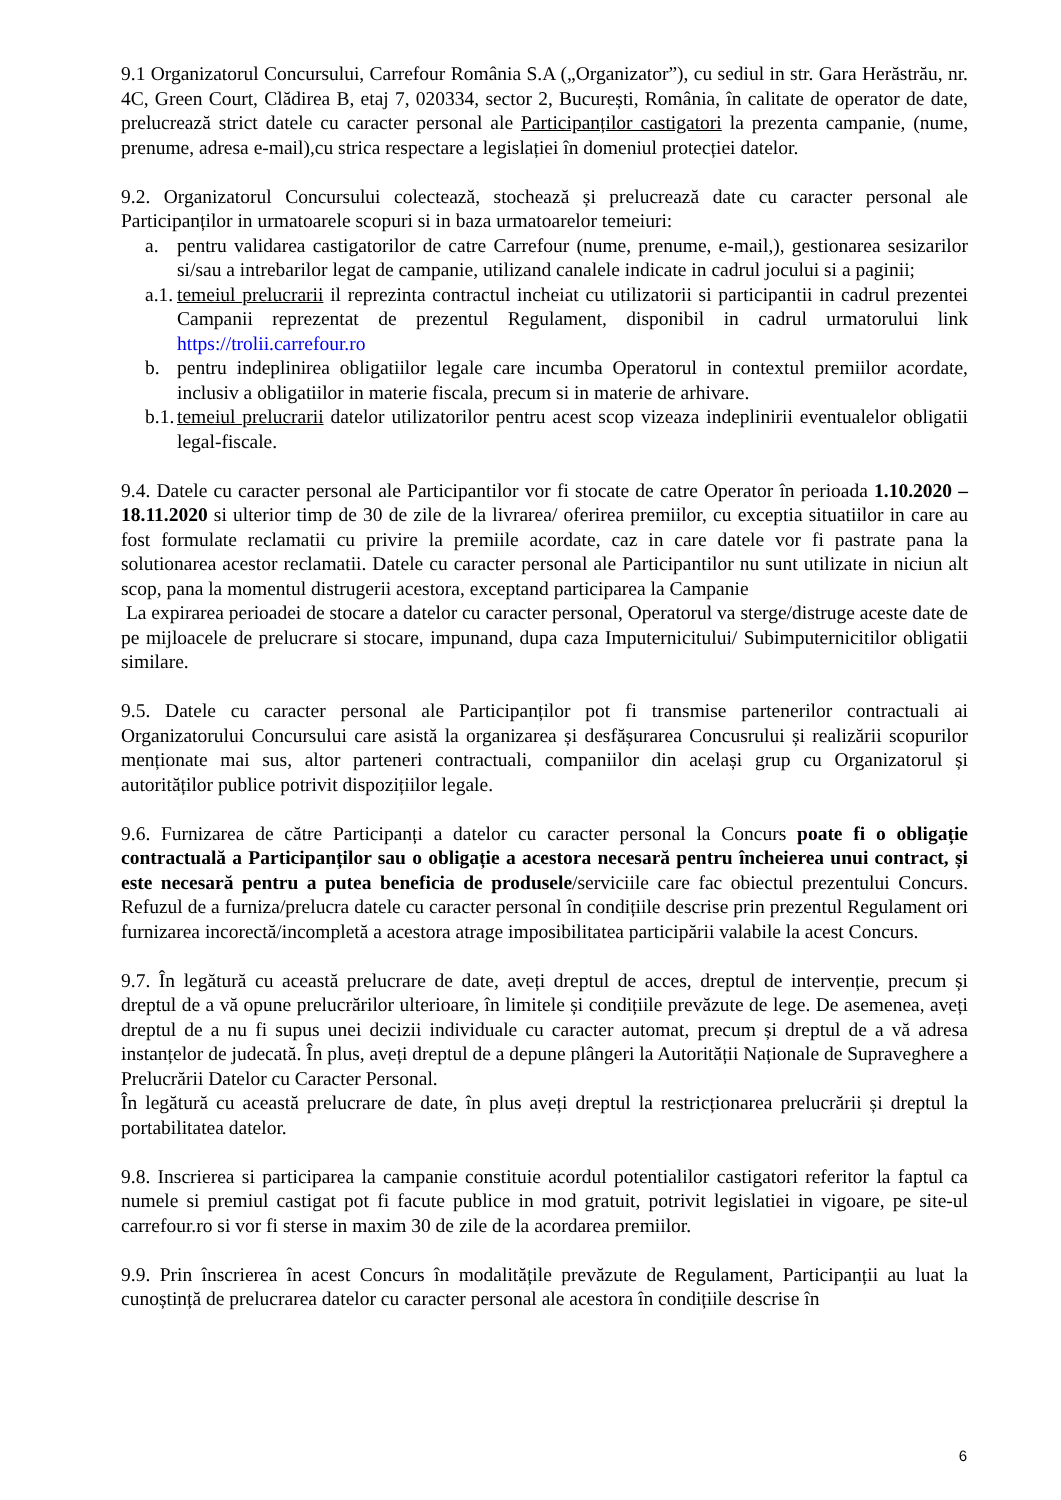9.1 Organizatorul Concursului, Carrefour România S.A („Organizator”), cu sediul in str. Gara Herăstrău, nr. 4C, Green Court, Clădirea B, etaj 7, 020334, sector 2, București, România, în calitate de operator de date, prelucrează strict datele cu caracter personal ale Participanților castigatori la prezenta campanie, (nume, prenume, adresa e-mail),cu strica respectare a legislației în domeniul protecției datelor.
9.2. Organizatorul Concursului colectează, stochează și prelucrează date cu caracter personal ale Participanților in urmatoarele scopuri si in baza urmatoarelor temeiuri:
a. pentru validarea castigatorilor de catre Carrefour (nume, prenume, e-mail,), gestionarea sesizarilor si/sau a intrebarilor legat de campanie, utilizand canalele indicate in cadrul jocului si a paginii;
a.1. temeiul prelucrarii il reprezinta contractul incheiat cu utilizatorii si participantii in cadrul prezentei Campanii reprezentat de prezentul Regulament, disponibil in cadrul urmatorului link https://trolii.carrefour.ro
b. pentru indeplinirea obligatiilor legale care incumba Operatorul in contextul premiilor acordate, inclusiv a obligatiilor in materie fiscala, precum si in materie de arhivare.
b.1. temeiul prelucrarii datelor utilizatorilor pentru acest scop vizeaza indeplinirii eventualelor obligatii legal-fiscale.
9.4. Datele cu caracter personal ale Participantilor vor fi stocate de catre Operator în perioada 1.10.2020 – 18.11.2020 si ulterior timp de 30 de zile de la livrarea/ oferirea premiilor, cu exceptia situatiilor in care au fost formulate reclamatii cu privire la premiile acordate, caz in care datele vor fi pastrate pana la solutionarea acestor reclamatii. Datele cu caracter personal ale Participantilor nu sunt utilizate in niciun alt scop, pana la momentul distrugerii acestora, exceptand participarea la Campanie
La expirarea perioadei de stocare a datelor cu caracter personal, Operatorul va sterge/distruge aceste date de pe mijloacele de prelucrare si stocare, impunand, dupa caza Imputernicitului/ Subimputernicitilor obligatii similare.
9.5. Datele cu caracter personal ale Participanților pot fi transmise partenerilor contractuali ai Organizatorului Concursului care asistă la organizarea și desfășurarea Concusrului și realizării scopurilor menționate mai sus, altor parteneri contractuali, companiilor din același grup cu Organizatorul și autorităților publice potrivit dispozițiilor legale.
9.6. Furnizarea de către Participanți a datelor cu caracter personal la Concurs poate fi o obligație contractuală a Participanților sau o obligație a acestora necesară pentru încheierea unui contract, și este necesară pentru a putea beneficia de produsele/serviciile care fac obiectul prezentului Concurs. Refuzul de a furniza/prelucra datele cu caracter personal în condițiile descrise prin prezentul Regulament ori furnizarea incorectă/incompletă a acestora atrage imposibilitatea participării valabile la acest Concurs.
9.7. În legătură cu această prelucrare de date, aveți dreptul de acces, dreptul de intervenție, precum și dreptul de a vă opune prelucrărilor ulterioare, în limitele și condițiile prevăzute de lege. De asemenea, aveți dreptul de a nu fi supus unei decizii individuale cu caracter automat, precum și dreptul de a vă adresa instanțelor de judecată. În plus, aveți dreptul de a depune plângeri la Autorității Naționale de Supraveghere a Prelucrării Datelor cu Caracter Personal.
În legătură cu această prelucrare de date, în plus aveți dreptul la restricționarea prelucrării și dreptul la portabilitatea datelor.
9.8. Inscrierea si participarea la campanie constituie acordul potentialilor castigatori referitor la faptul ca numele si premiul castigat pot fi facute publice in mod gratuit, potrivit legislatiei in vigoare, pe site-ul carrefour.ro si vor fi sterse in maxim 30 de zile de la acordarea premiilor.
9.9. Prin înscrierea în acest Concurs în modalitățile prevăzute de Regulament, Participanții au luat la cunoștință de prelucrarea datelor cu caracter personal ale acestora în condițiile descrise în
6